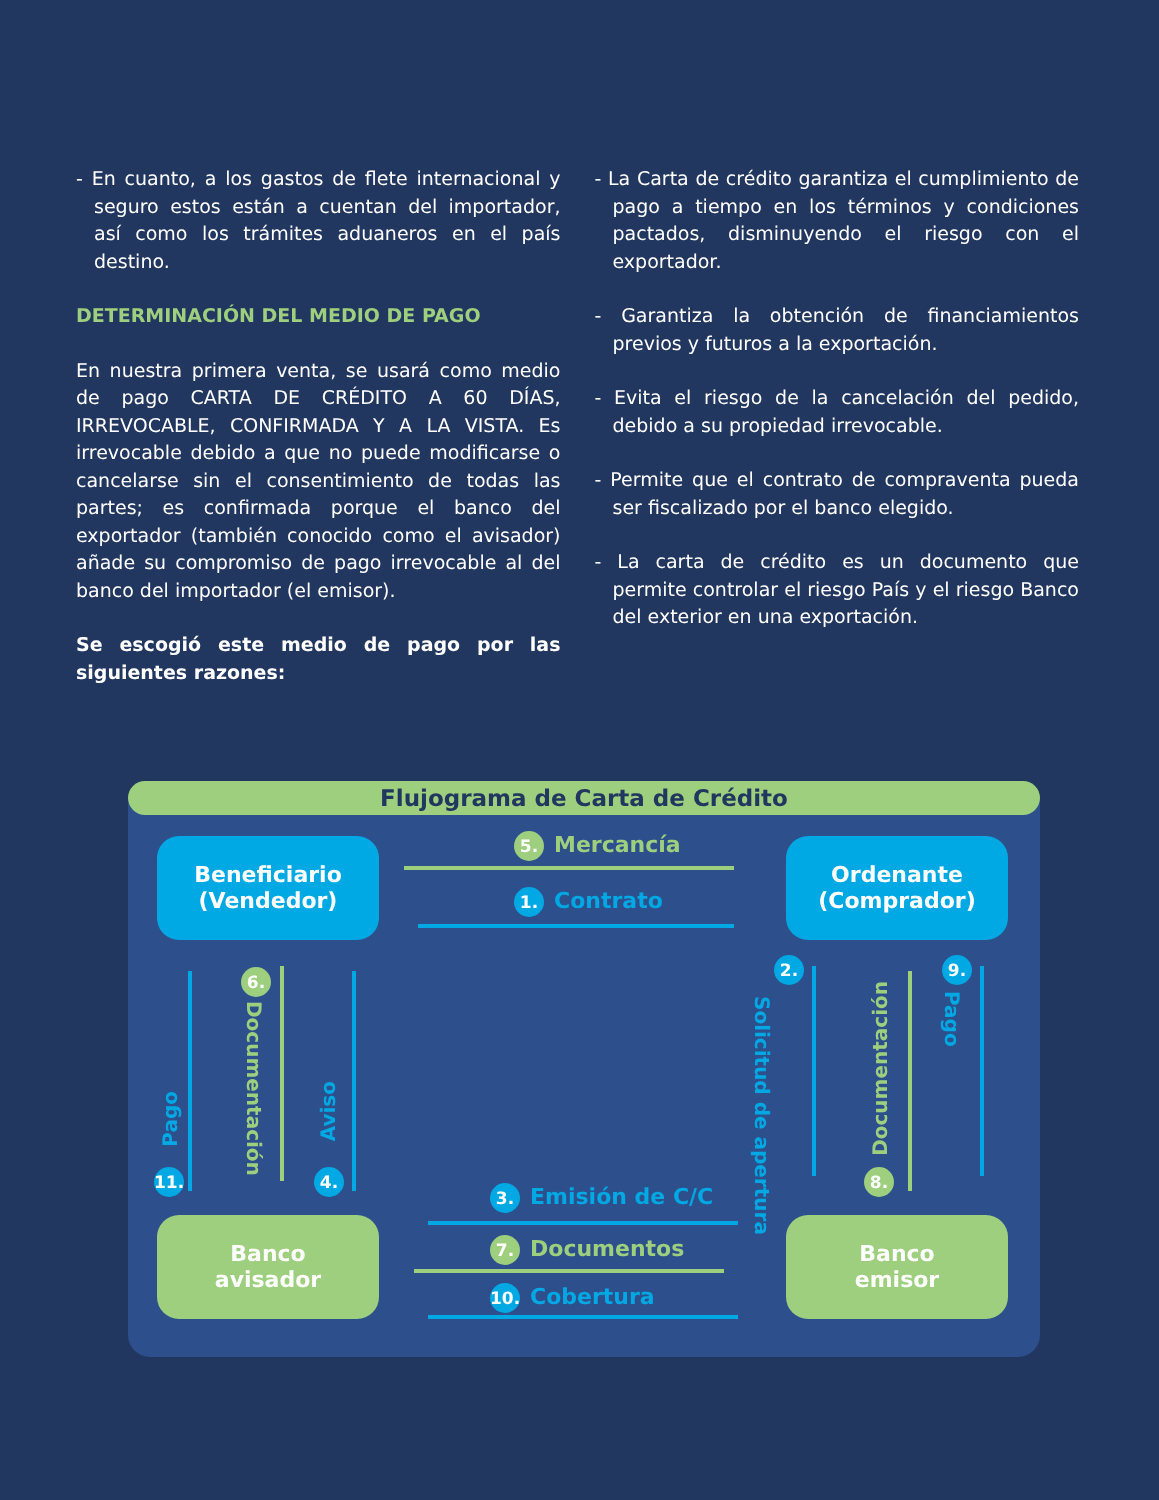- En cuanto, a los gastos de flete internacional y seguro estos están a cuentan del importador, así como los trámites aduaneros en el país destino.
DETERMINACIÓN DEL MEDIO DE PAGO
En nuestra primera venta, se usará como medio de pago CARTA DE CRÉDITO A 60 DÍAS, IRREVOCABLE, CONFIRMADA Y A LA VISTA. Es irrevocable debido a que no puede modificarse o cancelarse sin el consentimiento de todas las partes; es confirmada porque el banco del exportador (también conocido como el avisador) añade su compromiso de pago irrevocable al del banco del importador (el emisor).
Se escogió este medio de pago por las siguientes razones:
- La Carta de crédito garantiza el cumplimiento de pago a tiempo en los términos y condiciones pactados, disminuyendo el riesgo con el exportador.
- Garantiza la obtención de financiamientos previos y futuros a la exportación.
- Evita el riesgo de la cancelación del pedido, debido a su propiedad irrevocable.
- Permite que el contrato de compraventa pueda ser fiscalizado por el banco elegido.
- La carta de crédito es un documento que permite controlar el riesgo País y el riesgo Banco del exterior en una exportación.
Flujograma de Carta de Crédito
Beneficiario
(Vendedor)
Ordenante
(Comprador)
Banco
avisador
Banco
emisor
5. Mercancía
1. Contrato
3. Emisión de C/C
7. Documentos
10. Cobertura
Pago
11.
6.
Documentación
Aviso
4.
2.
Solicitud de apertura
Documentación
8.
9.
Pago